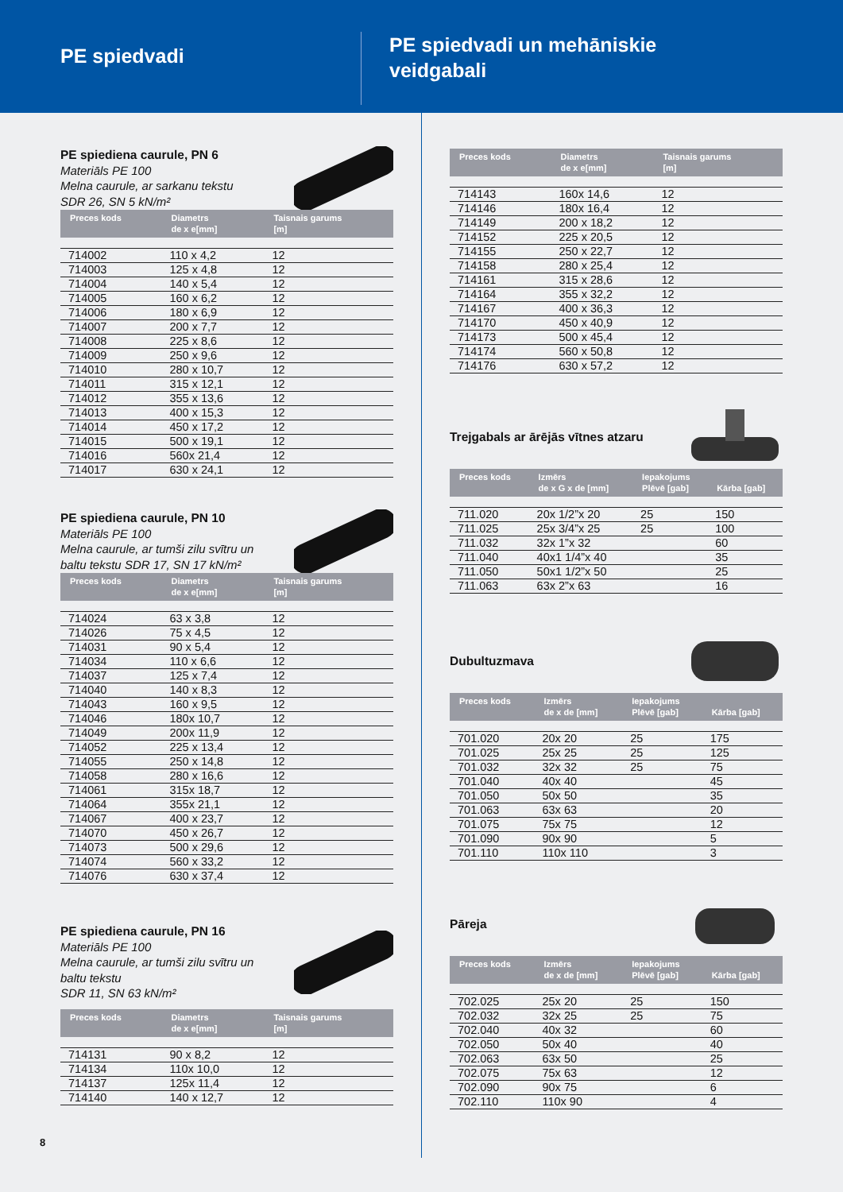PE spiedvadi
PE spiedvadi un mehāniskie
veidgabali
PE spiediena caurule, PN 6
Materiāls PE 100
Melna caurule, ar sarkanu tekstu
SDR 26, SN 5 kN/m²
| Preces kods | Diametrs de x e[mm] | Taisnais garums [m] |
| --- | --- | --- |
| 714002 | 110 x 4,2 | 12 |
| 714003 | 125 x 4,8 | 12 |
| 714004 | 140 x 5,4 | 12 |
| 714005 | 160 x 6,2 | 12 |
| 714006 | 180 x 6,9 | 12 |
| 714007 | 200 x 7,7 | 12 |
| 714008 | 225 x 8,6 | 12 |
| 714009 | 250 x 9,6 | 12 |
| 714010 | 280 x 10,7 | 12 |
| 714011 | 315 x 12,1 | 12 |
| 714012 | 355 x 13,6 | 12 |
| 714013 | 400 x 15,3 | 12 |
| 714014 | 450 x 17,2 | 12 |
| 714015 | 500 x 19,1 | 12 |
| 714016 | 560x 21,4 | 12 |
| 714017 | 630 x 24,1 | 12 |
PE spiediena caurule, PN 10
Materiāls PE 100
Melna caurule, ar tumši zilu svītru un
baltu tekstu SDR 17, SN 17 kN/m²
| Preces kods | Diametrs de x e[mm] | Taisnais garums [m] |
| --- | --- | --- |
| 714024 | 63 x 3,8 | 12 |
| 714026 | 75 x 4,5 | 12 |
| 714031 | 90 x 5,4 | 12 |
| 714034 | 110 x 6,6 | 12 |
| 714037 | 125 x 7,4 | 12 |
| 714040 | 140 x 8,3 | 12 |
| 714043 | 160 x 9,5 | 12 |
| 714046 | 180x 10,7 | 12 |
| 714049 | 200x 11,9 | 12 |
| 714052 | 225 x 13,4 | 12 |
| 714055 | 250 x 14,8 | 12 |
| 714058 | 280 x 16,6 | 12 |
| 714061 | 315x 18,7 | 12 |
| 714064 | 355x 21,1 | 12 |
| 714067 | 400 x 23,7 | 12 |
| 714070 | 450 x 26,7 | 12 |
| 714073 | 500 x 29,6 | 12 |
| 714074 | 560 x 33,2 | 12 |
| 714076 | 630 x 37,4 | 12 |
PE spiediena caurule, PN 16
Materiāls PE 100
Melna caurule, ar tumši zilu svītru un
baltu tekstu
SDR 11, SN 63 kN/m²
| Preces kods | Diametrs de x e[mm] | Taisnais garums [m] |
| --- | --- | --- |
| 714131 | 90 x 8,2 | 12 |
| 714134 | 110x 10,0 | 12 |
| 714137 | 125x 11,4 | 12 |
| 714140 | 140 x 12,7 | 12 |
| Preces kods | Diametrs de x e[mm] | Taisnais garums [m] |
| --- | --- | --- |
| 714143 | 160x 14,6 | 12 |
| 714146 | 180x 16,4 | 12 |
| 714149 | 200 x 18,2 | 12 |
| 714152 | 225 x 20,5 | 12 |
| 714155 | 250 x 22,7 | 12 |
| 714158 | 280 x 25,4 | 12 |
| 714161 | 315 x 28,6 | 12 |
| 714164 | 355 x 32,2 | 12 |
| 714167 | 400 x 36,3 | 12 |
| 714170 | 450 x 40,9 | 12 |
| 714173 | 500 x 45,4 | 12 |
| 714174 | 560 x 50,8 | 12 |
| 714176 | 630 x 57,2 | 12 |
Trejgabals ar ārējās vītnes atzaru
| Preces kods | Izmērs de x G x de [mm] | Iepakojums Plēvē [gab] | Kārba [gab] |
| --- | --- | --- | --- |
| 711.020 | 20x 1/2”x 20 | 25 | 150 |
| 711.025 | 25x 3/4”x 25 | 25 | 100 |
| 711.032 | 32x 1”x 32 | | 60 |
| 711.040 | 40x1 1/4”x 40 | | 35 |
| 711.050 | 50x1 1/2”x 50 | | 25 |
| 711.063 | 63x 2”x 63 | | 16 |
Dubultuzmava
| Preces kods | Izmērs de x de [mm] | Iepakojums Plēvē [gab] | Kārba [gab] |
| --- | --- | --- | --- |
| 701.020 | 20x 20 | 25 | 175 |
| 701.025 | 25x 25 | 25 | 125 |
| 701.032 | 32x 32 | 25 | 75 |
| 701.040 | 40x 40 | | 45 |
| 701.050 | 50x 50 | | 35 |
| 701.063 | 63x 63 | | 20 |
| 701.075 | 75x 75 | | 12 |
| 701.090 | 90x 90 | | 5 |
| 701.110 | 110x 110 | | 3 |
Pāreja
| Preces kods | Izmērs de x de [mm] | Iepakojums Plēvē [gab] | Kārba [gab] |
| --- | --- | --- | --- |
| 702.025 | 25x 20 | 25 | 150 |
| 702.032 | 32x 25 | 25 | 75 |
| 702.040 | 40x 32 | | 60 |
| 702.050 | 50x 40 | | 40 |
| 702.063 | 63x 50 | | 25 |
| 702.075 | 75x 63 | | 12 |
| 702.090 | 90x 75 | | 6 |
| 702.110 | 110x 90 | | 4 |
8